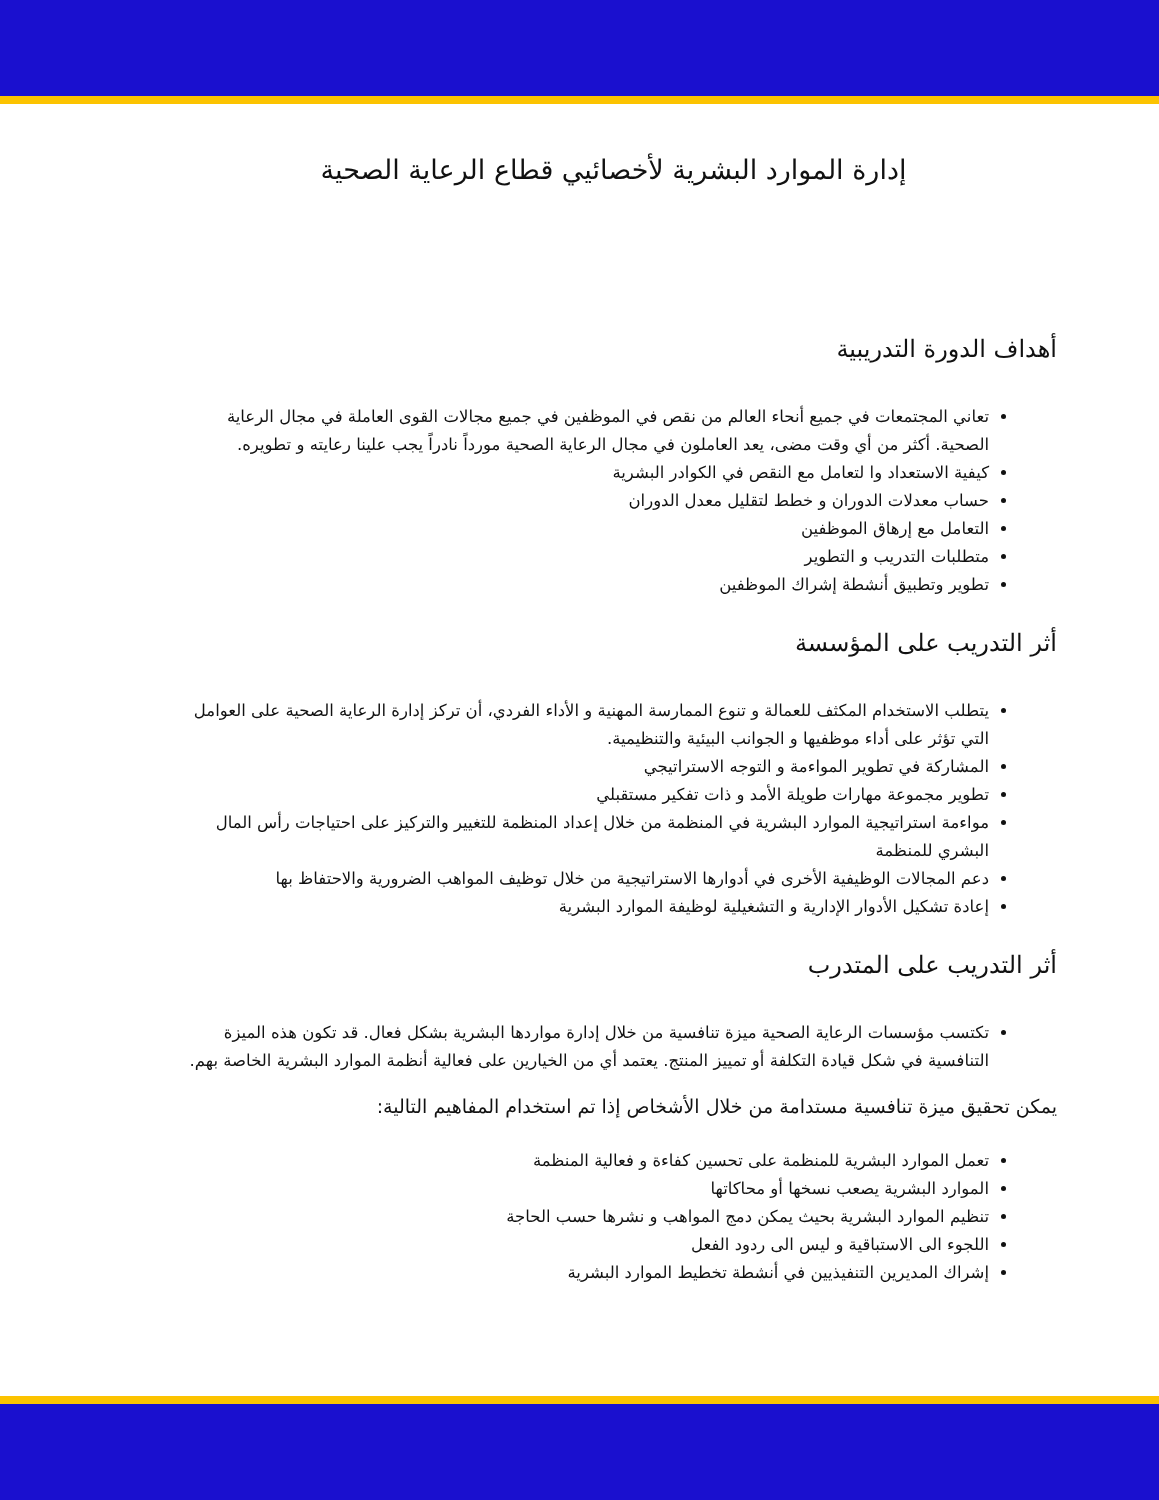إدارة الموارد البشرية لأخصائيي قطاع الرعاية الصحية
أهداف الدورة التدريبية
تعاني المجتمعات في جميع أنحاء العالم من نقص في الموظفين في جميع مجالات القوى العاملة في مجال الرعاية الصحية. أكثر من أي وقت مضى، يعد العاملون في مجال الرعاية الصحية مورداً نادراً يجب علينا رعايته و تطويره.
كيفية الاستعداد وا لتعامل مع النقص في الكوادر البشرية
حساب معدلات الدوران و خطط لتقليل معدل الدوران
التعامل مع إرهاق الموظفين
متطلبات التدريب و التطوير
تطوير وتطبيق أنشطة إشراك الموظفين
أثر التدريب على المؤسسة
يتطلب الاستخدام المكثف للعمالة و تنوع الممارسة المهنية و الأداء الفردي، أن تركز إدارة الرعاية الصحية على العوامل التي تؤثر على أداء موظفيها و الجوانب البيئية والتنظيمية.
المشاركة في تطوير المواءمة و التوجه الاستراتيجي
تطوير مجموعة مهارات طويلة الأمد و ذات تفكير مستقبلي
مواءمة استراتيجية الموارد البشرية في المنظمة من خلال إعداد المنظمة للتغيير والتركيز على احتياجات رأس المال البشري للمنظمة
دعم المجالات الوظيفية الأخرى في أدوارها الاستراتيجية من خلال توظيف المواهب الضرورية والاحتفاظ بها
إعادة تشكيل الأدوار الإدارية و التشغيلية لوظيفة الموارد البشرية
أثر التدريب على المتدرب
تكتسب مؤسسات الرعاية الصحية ميزة تنافسية من خلال إدارة مواردها البشرية بشكل فعال. قد تكون هذه الميزة التنافسية في شكل قيادة التكلفة أو تمييز المنتج. يعتمد أي من الخيارين على فعالية أنظمة الموارد البشرية الخاصة بهم.
يمكن تحقيق ميزة تنافسية مستدامة من خلال الأشخاص إذا تم استخدام المفاهيم التالية:
تعمل الموارد البشرية للمنظمة على تحسين كفاءة و فعالية المنظمة
الموارد البشرية يصعب نسخها أو محاكاتها
تنظيم الموارد البشرية بحيث يمكن دمج المواهب و نشرها حسب الحاجة
اللجوء الى الاستباقية و ليس الى ردود الفعل
إشراك المديرين التنفيذيين في أنشطة تخطيط الموارد البشرية